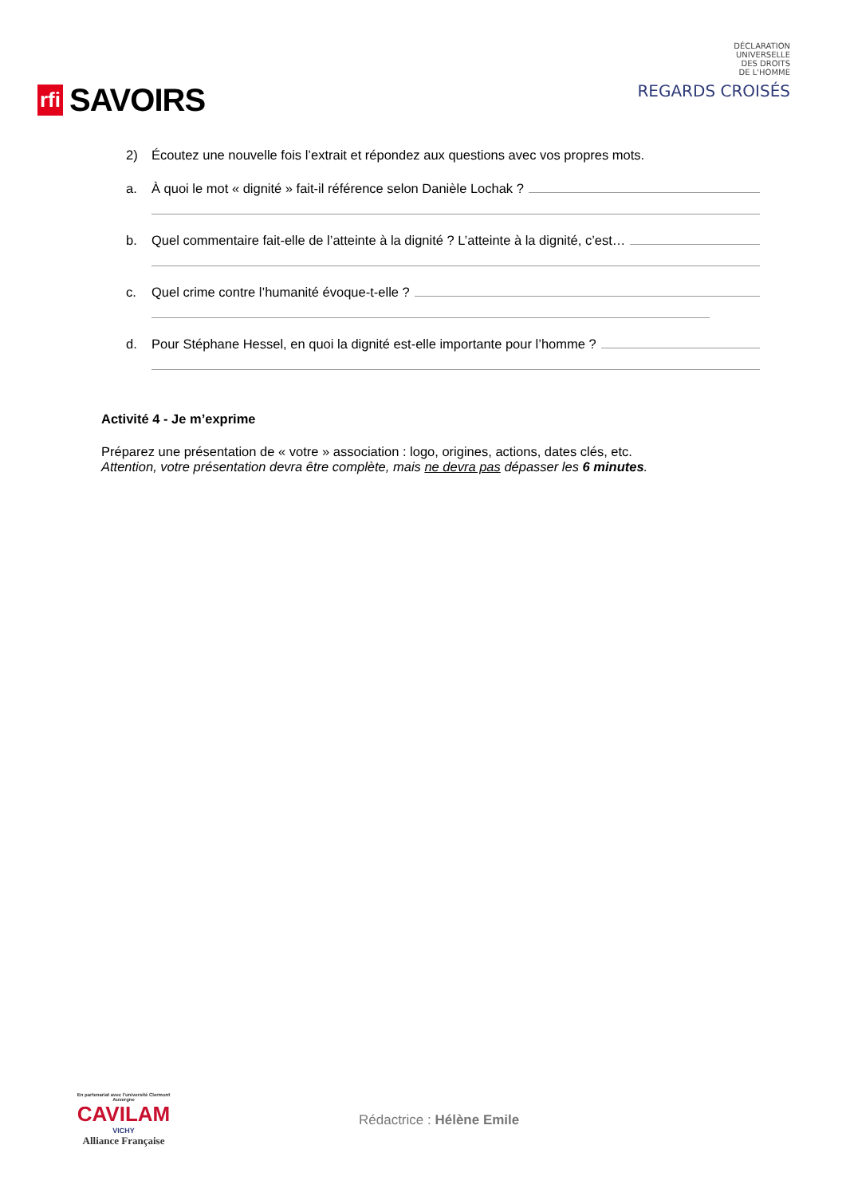rfi SAVOIRS
DÉCLARATION
UNIVERSELLE
DES DROITS
DE L'HOMME
REGARDS CROISÉS
2) Écoutez une nouvelle fois l’extrait et répondez aux questions avec vos propres mots.
a. À quoi le mot « dignité » fait-il référence selon Danièle Lochak ?
b. Quel commentaire fait-elle de l’atteinte à la dignité ? L’atteinte à la dignité, c’est…
c. Quel crime contre l’humanité évoque-t-elle ?
d. Pour Stéphane Hessel, en quoi la dignité est-elle importante pour l’homme ?
Activité 4 - Je m’exprime
Préparez une présentation de « votre » association : logo, origines, actions, dates clés, etc.
Attention, votre présentation devra être complète, mais ne devra pas dépasser les 6 minutes.
En partenariat avec l'université Clermont Auvergne
CAVILAM
VICHY
Alliance Française
Rédactrice : Hélène Emile